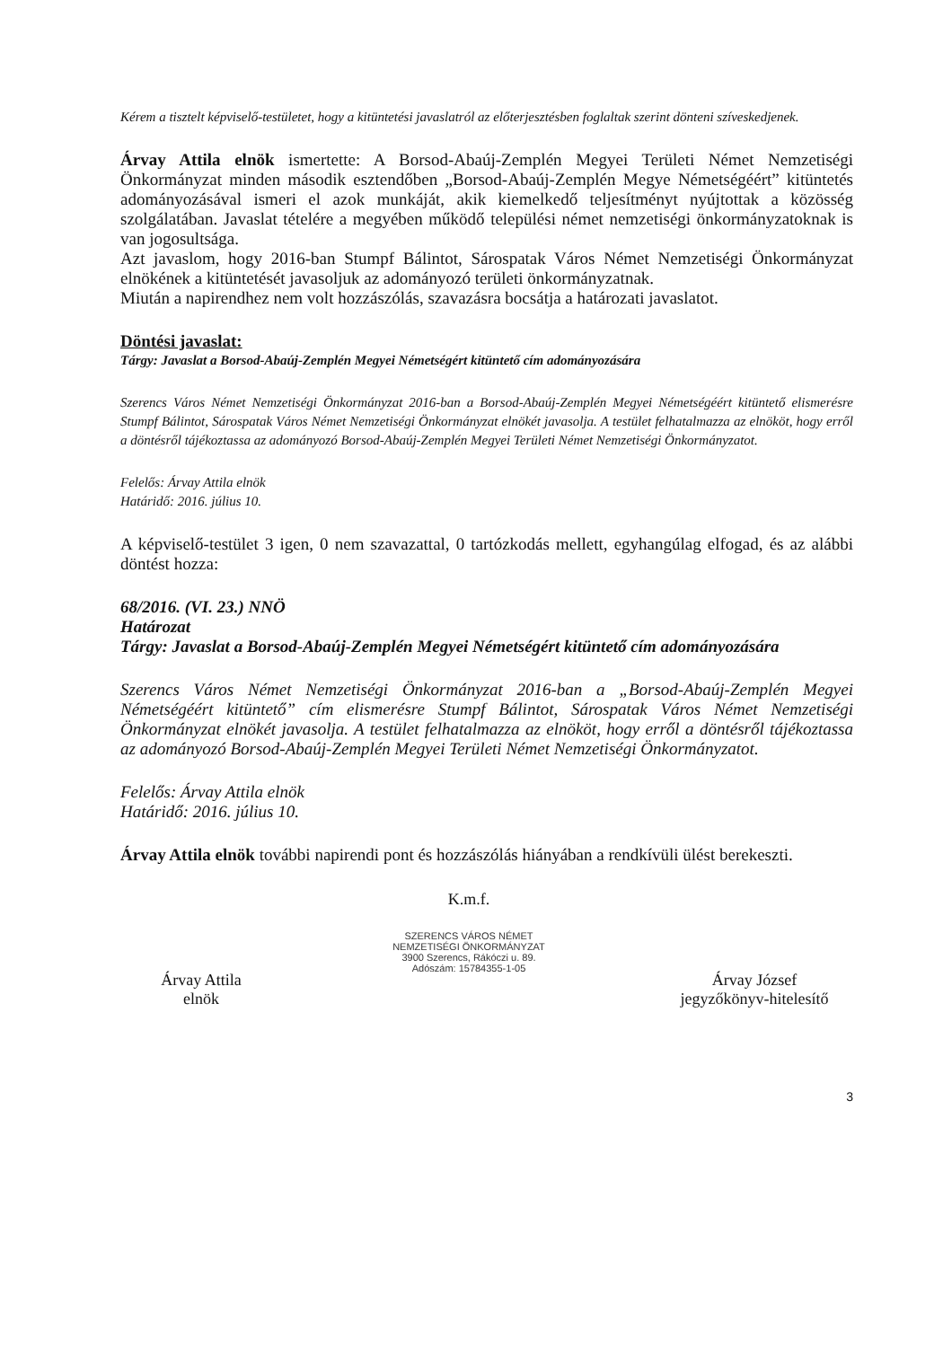Kérem a tisztelt képviselő-testületet, hogy a kitüntetési javaslatról az előterjesztésben foglaltak szerint dönteni szíveskedjenek.
Árvay Attila elnök ismertette: A Borsod-Abaúj-Zemplén Megyei Területi Német Nemzetiségi Önkormányzat minden második esztendőben „Borsod-Abaúj-Zemplén Megye Németségéért” kitüntetés adományozásával ismeri el azok munkáját, akik kiemelkedő teljesítményt nyújtottak a közösség szolgálatában. Javaslat tételére a megyében működő települési német nemzetiségi önkormányzatoknak is van jogosultsága.
Azt javaslom, hogy 2016-ban Stumpf Bálintot, Sárospatak Város Német Nemzetiségi Önkormányzat elnökének a kitüntetését javasoljuk az adományozó területi önkormányzatnak.
Miután a napirendhez nem volt hozzászólás, szavazásra bocsátja a határozati javaslatot.
Döntési javaslat:
Tárgy: Javaslat a Borsod-Abaúj-Zemplén Megyei Németségért kitüntető cím adományozására
Szerencs Város Német Nemzetiségi Önkormányzat 2016-ban a Borsod-Abaúj-Zemplén Megyei Németségéért kitüntető elismerésre Stumpf Bálintot, Sárospatak Város Német Nemzetiségi Önkormányzat elnökét javasolja. A testület felhatalmazza az elnököt, hogy erről a döntésről tájékoztassa az adományozó Borsod-Abaúj-Zemplén Megyei Területi Német Nemzetiségi Önkormányzatot.
Felelős: Árvay Attila elnök
Határidő: 2016. július 10.
A képviselő-testület 3 igen, 0 nem szavazattal, 0 tartózkodás mellett, egyhangúlag elfogad, és az alábbi döntést hozza:
68/2016. (VI. 23.) NNÖ
Határozat
Tárgy: Javaslat a Borsod-Abaúj-Zemplén Megyei Németségért kitüntető cím adományozására
Szerencs Város Német Nemzetiségi Önkormányzat 2016-ban a „Borsod-Abaúj-Zemplén Megyei Németségéért kitüntető” cím elismerésre Stumpf Bálintot, Sárospatak Város Német Nemzetiségi Önkormányzat elnökét javasolja. A testület felhatalmazza az elnököt, hogy erről a döntésről tájékoztassa az adományozó Borsod-Abaúj-Zemplén Megyei Területi Német Nemzetiségi Önkormányzatot.
Felelős: Árvay Attila elnök
Határidő: 2016. július 10.
Árvay Attila elnök további napirendi pont és hozzászólás hiányában a rendkívüli ülést berekeszti.
Árvay Attila
elnök
K.m.f.
SZERENCS VÁROS NÉMET
NEMZETISÉGI ÖNKORMÁNYZAT
3900 Szerencs, Rákóczi u. 89.
Adószám: 15784355-1-05
Árvay József
jegyzőkönyv-hitelesítő
3